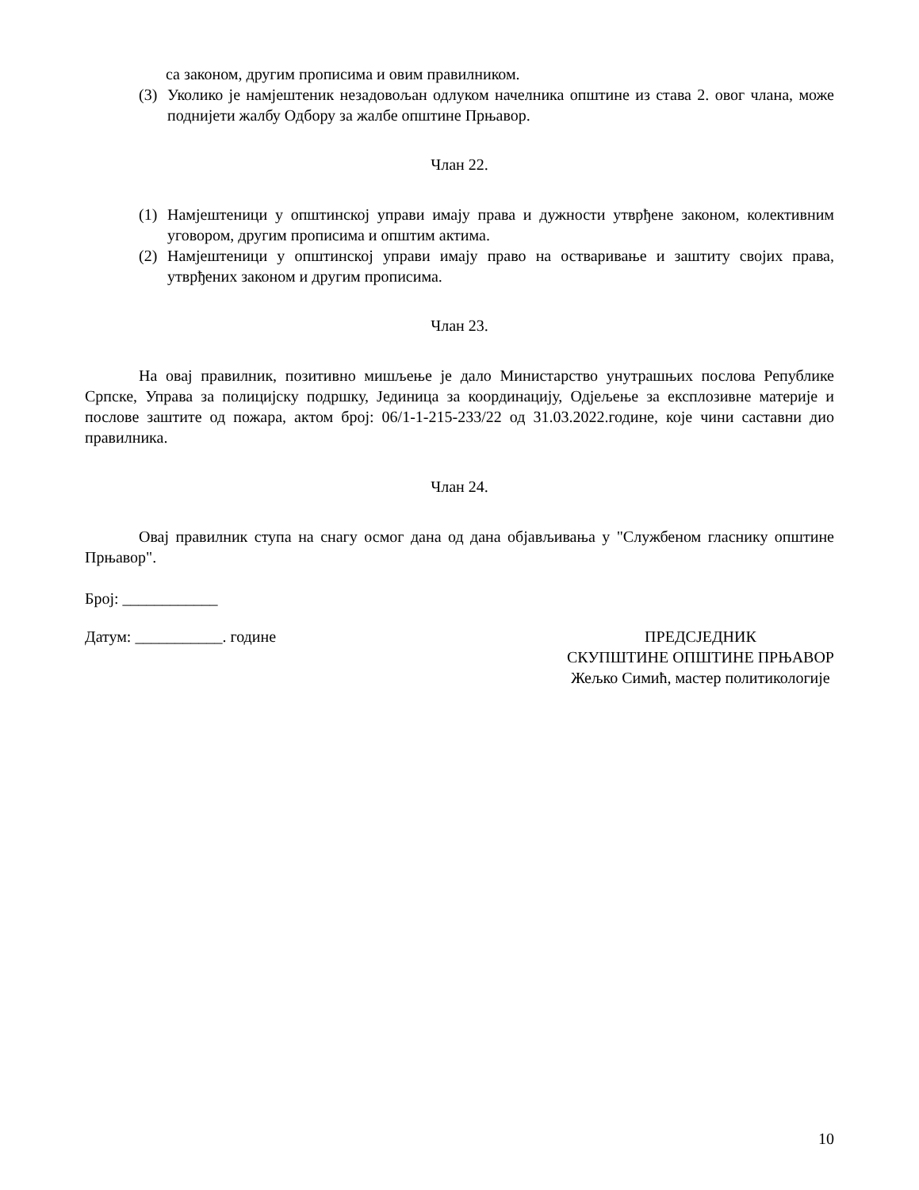са законом, другим прописима и овим правилником.
(3) Уколико је намјештеник незадовољан одлуком начелника општине из става 2. овог члана, може поднијети жалбу Одбору за жалбе општине Прњавор.
Члан 22.
(1) Намјештеници у општинској управи имају права и дужности утврђене законом, колективним уговором, другим прописима и општим актима.
(2) Намјештеници у општинској управи имају право на остваривање и заштиту својих права, утврђених законом и другим прописима.
Члан 23.
На овај правилник, позитивно мишљење је дало Министарство унутрашњих послова Републике Српске, Управа за полицијску подршку, Јединица за координацију, Одјељење за експлозивне материје и послове заштите од пожара, актом број: 06/1-1-215-233/22 од 31.03.2022.године, које чини саставни дио правилника.
Члан 24.
Овај правилник ступа на снагу осмог дана од дана објављивања у "Службеном гласнику општине Прњавор".
Број: ____________
Датум: ___________. године ПРЕДСЈЕДНИК
СКУПШТИНЕ ОПШТИНЕ ПРЊАВОР
Жељко Симић, мастер политикологије
10